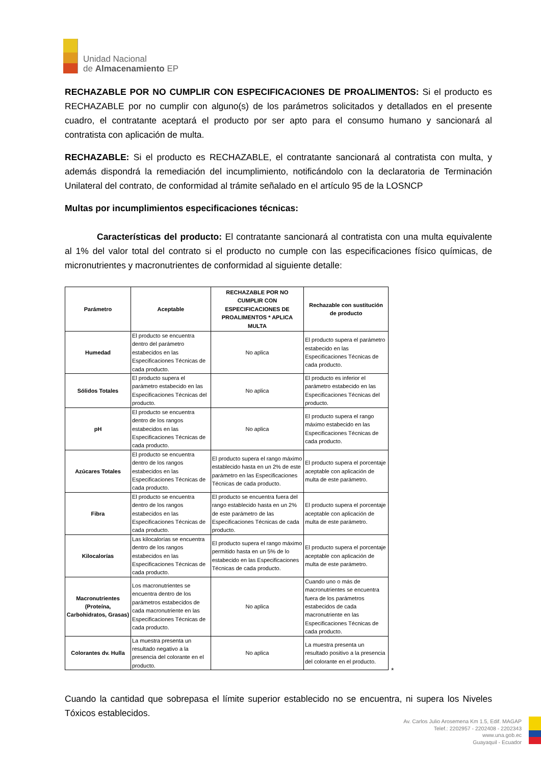Unidad Nacional
de Almacenamiento EP
RECHAZABLE POR NO CUMPLIR CON ESPECIFICACIONES DE PROALIMENTOS: Si el producto es RECHAZABLE por no cumplir con alguno(s) de los parámetros solicitados y detallados en el presente cuadro, el contratante aceptará el producto por ser apto para el consumo humano y sancionará al contratista con aplicación de multa.
RECHAZABLE: Si el producto es RECHAZABLE, el contratante sancionará al contratista con multa, y además dispondrá la remediación del incumplimiento, notificándolo con la declaratoria de Terminación Unilateral del contrato, de conformidad al trámite señalado en el artículo 95 de la LOSNCP
Multas por incumplimientos especificaciones técnicas:
Características del producto: El contratante sancionará al contratista con una multa equivalente al 1% del valor total del contrato si el producto no cumple con las especificaciones físico químicas, de micronutrientes y macronutrientes de conformidad al siguiente detalle:
| Parámetro | Aceptable | RECHAZABLE POR NO CUMPLIR CON ESPECIFICACIONES DE PROALIMENTOS * APLICA MULTA | Rechazable con sustitución de producto |
| --- | --- | --- | --- |
| Humedad | El producto se encuentra dentro del parámetro estabecidos en las Especificaciones Técnicas de cada producto. | No aplica | El producto supera el parámetro estabecido en las Especificaciones Técnicas de cada producto. |
| Sólidos Totales | El producto supera el parámetro estabecido en las Especificaciones Técnicas del producto. | No aplica | El producto es inferior el parámetro estabecido en las Especificaciones Técnicas del producto. |
| pH | El producto se encuentra dentro de los rangos estabecidos en las Especificaciones Técnicas de cada producto. | No aplica | El producto supera el rango máximo estabecido en las Especificaciones Técnicas de cada producto. |
| Azúcares Totales | El producto se encuentra dentro de los rangos estabecidos en las Especificaciones Técnicas de cada producto. | El producto supera el rango máximo establecido hasta en un 2% de este parámetro en las Especificaciones Técnicas de cada producto. | El producto supera el porcentaje aceptable con aplicación de multa de este parámetro. |
| Fibra | El producto se encuentra dentro de los rangos estabecidos en las Especificaciones Técnicas de cada producto. | El producto se encuentra fuera del rango establecido hasta en un 2% de este parámetro de las Especificaciones Técnicas de cada producto. | El producto supera el porcentaje aceptable con aplicación de multa de este parámetro. |
| Kilocalorías | Las kilocalorías se encuentra dentro de los rangos estabecidos en las Especificaciones Técnicas de cada producto. | El producto supera el rango máximo permitido hasta en un 5% de lo estabecido en las Especificaciones Técnicas de cada producto. | El producto supera el porcentaje aceptable con aplicación de multa de este parámetro. |
| Macronutrientes (Proteína, Carbohidratos, Grasas) | Los macronutrientes se encuentra dentro de los parámetros estabecidos de cada macronutriente en las Especificaciones Técnicas de cada producto. | No aplica | Cuando uno o más de macronutrientes se encuentra fuera de los parámetros estabecidos de cada macronutriente en las Especificaciones Técnicas de cada producto. |
| Colorantes dv. Hulla | La muestra presenta un resultado negativo a la presencia del colorante en el producto. | No aplica | La muestra presenta un resultado positivo a la presencia del colorante en el producto. |
*
Cuando la cantidad que sobrepasa el límite superior establecido no se encuentra, ni supera los Niveles Tóxicos establecidos.
Av. Carlos Julio Arosemena Km 1.5, Edif. MAGAP
Telef.: 2202957 - 2202408 - 2202343
www.una.gob.ec
Guayaquil - Ecuador